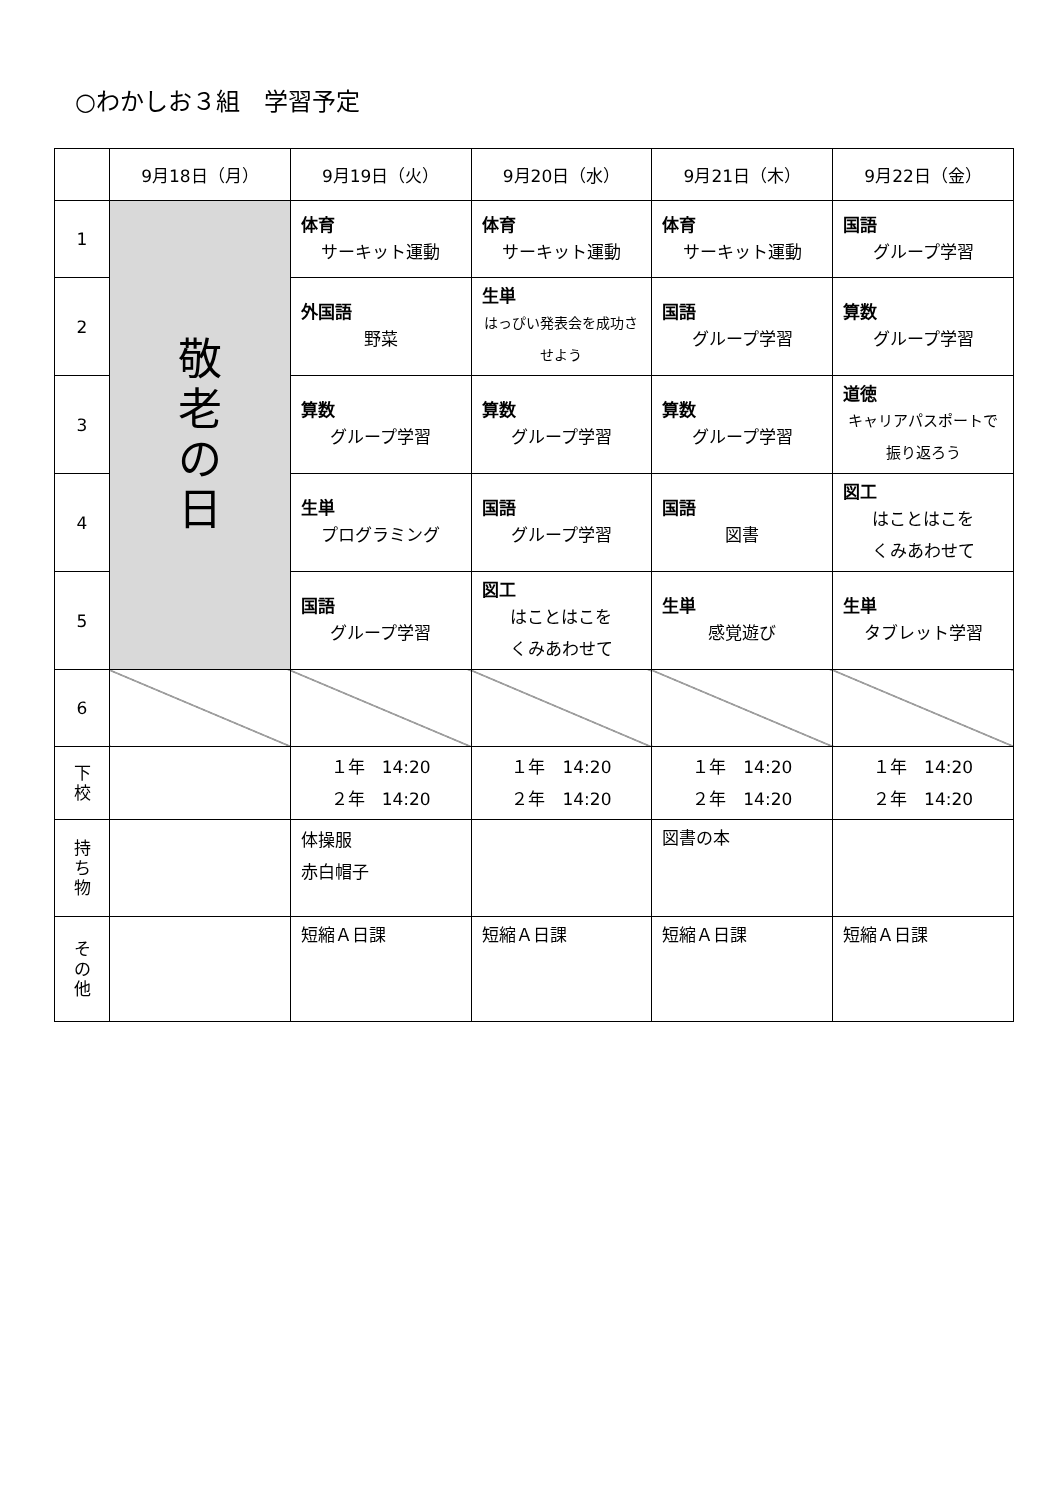○わかしお３組　学習予定
| | 9月18日（月） | 9月19日（火） | 9月20日（水） | 9月21日（木） | 9月22日（金） |
| --- | --- | --- | --- | --- | --- |
| 1 | 敬 老 の 日 | 体育 サーキット運動 | 体育 サーキット運動 | 体育 サーキット運動 | 国語 グループ学習 |
| 2 | | 外国語 野菜 | 生単 はっぴい発表会を成功させよう | 国語 グループ学習 | 算数 グループ学習 |
| 3 | | 算数 グループ学習 | 算数 グループ学習 | 算数 グループ学習 | 道徳 キャリアパスポートで 振り返ろう |
| 4 | | 生単 プログラミング | 国語 グループ学習 | 国語 図書 | 図工 はことはこを くみあわせて |
| 5 | | 国語 グループ学習 | 図工 はことはこを くみあわせて | 生単 感覚遊び | 生単 タブレット学習 |
| 6 | | | | | |
| 下 校 | | １年 14:20 ２年 14:20 | １年 14:20 ２年 14:20 | １年 14:20 ２年 14:20 | １年 14:20 ２年 14:20 |
| 持 ち 物 | | 体操服 赤白帽子 | | 図書の本 | |
| そ の 他 | | 短縮Ａ日課 | 短縮Ａ日課 | 短縮Ａ日課 | 短縮Ａ日課 |